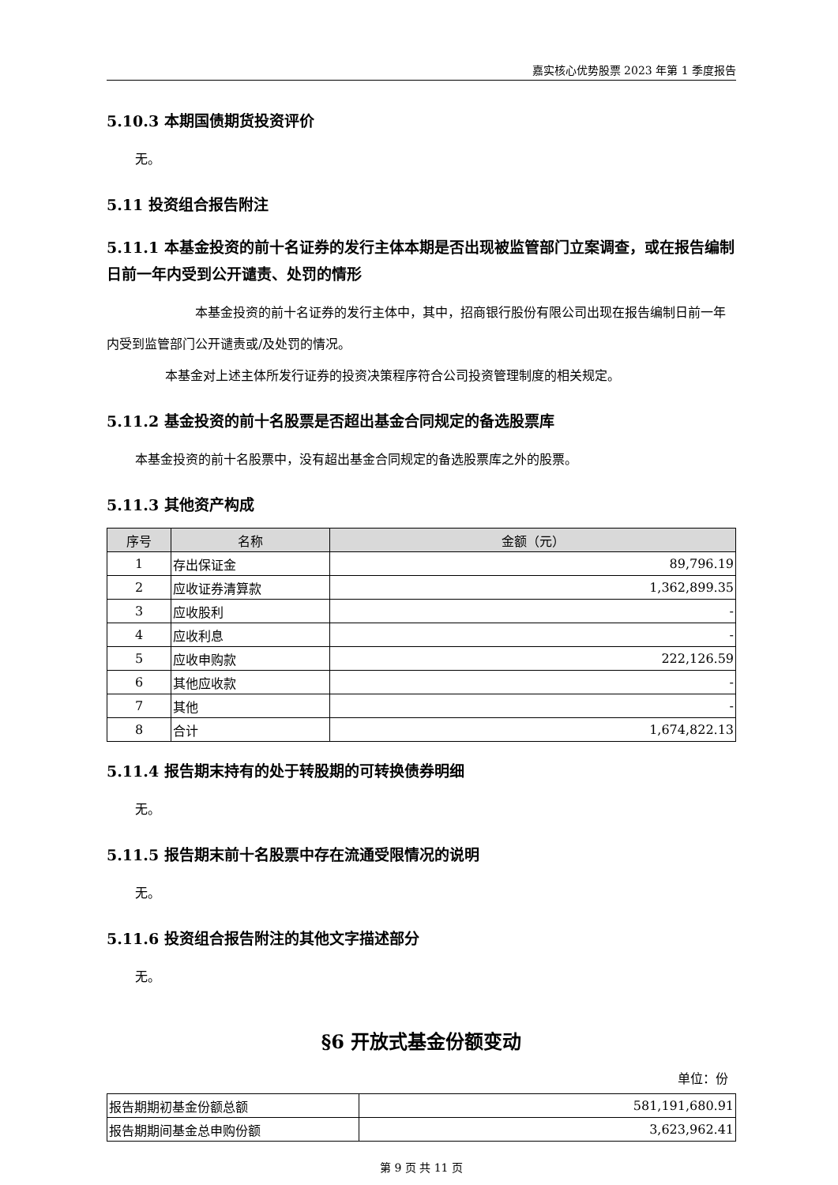嘉实核心优势股票 2023 年第 1 季度报告
5.10.3 本期国债期货投资评价
无。
5.11 投资组合报告附注
5.11.1 本基金投资的前十名证券的发行主体本期是否出现被监管部门立案调查，或在报告编制日前一年内受到公开谴责、处罚的情形
本基金投资的前十名证券的发行主体中，其中，招商银行股份有限公司出现在报告编制日前一年内受到监管部门公开谴责或/及处罚的情况。
本基金对上述主体所发行证券的投资决策程序符合公司投资管理制度的相关规定。
5.11.2 基金投资的前十名股票是否超出基金合同规定的备选股票库
本基金投资的前十名股票中，没有超出基金合同规定的备选股票库之外的股票。
5.11.3 其他资产构成
| 序号 | 名称 | 金额（元） |
| --- | --- | --- |
| 1 | 存出保证金 | 89,796.19 |
| 2 | 应收证券清算款 | 1,362,899.35 |
| 3 | 应收股利 | - |
| 4 | 应收利息 | - |
| 5 | 应收申购款 | 222,126.59 |
| 6 | 其他应收款 | - |
| 7 | 其他 | - |
| 8 | 合计 | 1,674,822.13 |
5.11.4 报告期末持有的处于转股期的可转换债券明细
无。
5.11.5 报告期末前十名股票中存在流通受限情况的说明
无。
5.11.6 投资组合报告附注的其他文字描述部分
无。
§6 开放式基金份额变动
单位：份
| 报告期期初基金份额总额 | 581,191,680.91 |
| 报告期期间基金总申购份额 | 3,623,962.41 |
第 9 页 共 11 页